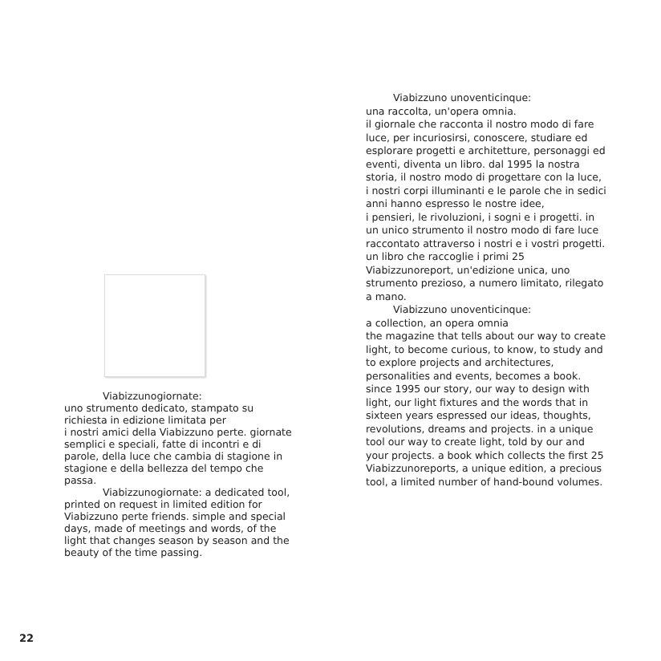Viabizzunogiornate:
uno strumento dedicato, stampato su richiesta in edizione limitata per
i nostri amici della Viabizzuno perte. giornate semplici e speciali, fatte di incontri e di parole, della luce che cambia di stagione in stagione e della bellezza del tempo che passa.
Viabizzunogiornate: a dedicated tool, printed on request in limited edition for Viabizzuno perte friends. simple and special days, made of meetings and words, of the light that changes season by season and the beauty of the time passing.
Viabizzuno unoventicinque:
una raccolta, un'opera omnia.
il giornale che racconta il nostro modo di fare luce, per incuriosirsi, conoscere, studiare ed esplorare progetti e architetture, personaggi ed eventi, diventa un libro. dal 1995 la nostra storia, il nostro modo di progettare con la luce, i nostri corpi illuminanti e le parole che in sedici anni hanno espresso le nostre idee,
i pensieri, le rivoluzioni, i sogni e i progetti. in un unico strumento il nostro modo di fare luce raccontato attraverso i nostri e i vostri progetti. un libro che raccoglie i primi 25 Viabizzunoreport, un'edizione unica, uno strumento prezioso, a numero limitato, rilegato a mano.
Viabizzuno unoventicinque:
a collection, an opera omnia
the magazine that tells about our way to create light, to become curious, to know, to study and to explore projects and architectures, personalities and events, becomes a book. since 1995 our story, our way to design with light, our light fixtures and the words that in sixteen years espressed our ideas, thoughts, revolutions, dreams and projects. in a unique tool our way to create light, told by our and your projects. a book which collects the first 25 Viabizzunoreports, a unique edition, a precious tool, a limited number of hand-bound volumes.
22